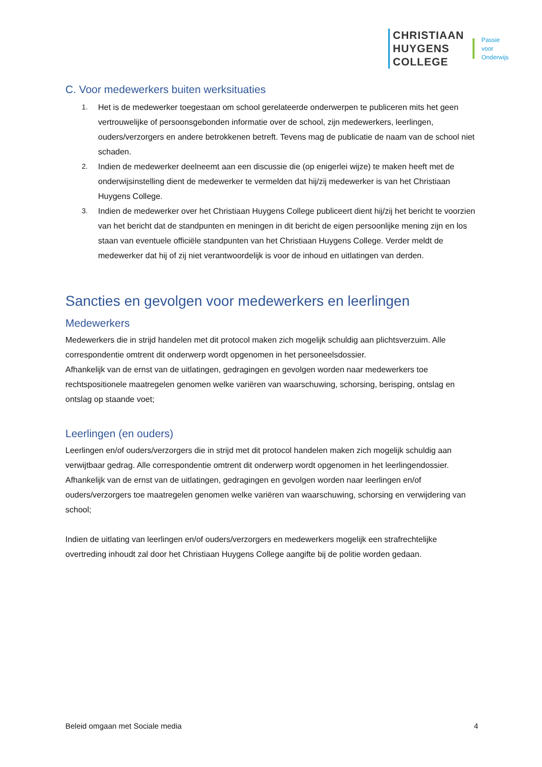CHRISTIAAN
HUYGENS
COLLEGE
Passie
voor
Onderwijs
C. Voor medewerkers buiten werksituaties
1. Het is de medewerker toegestaan om school gerelateerde onderwerpen te publiceren mits het geen vertrouwelijke of persoonsgebonden informatie over de school, zijn medewerkers, leerlingen, ouders/verzorgers en andere betrokkenen betreft. Tevens mag de publicatie de naam van de school niet schaden.
2. Indien de medewerker deelneemt aan een discussie die (op enigerlei wijze) te maken heeft met de onderwijsinstelling dient de medewerker te vermelden dat hij/zij medewerker is van het Christiaan Huygens College.
3. Indien de medewerker over het Christiaan Huygens College publiceert dient hij/zij het bericht te voorzien van het bericht dat de standpunten en meningen in dit bericht de eigen persoonlijke mening zijn en los staan van eventuele officiële standpunten van het Christiaan Huygens College. Verder meldt de medewerker dat hij of zij niet verantwoordelijk is voor de inhoud en uitlatingen van derden.
Sancties en gevolgen voor medewerkers en leerlingen
Medewerkers
Medewerkers die in strijd handelen met dit protocol maken zich mogelijk schuldig aan plichtsverzuim. Alle correspondentie omtrent dit onderwerp wordt opgenomen in het personeelsdossier.
Afhankelijk van de ernst van de uitlatingen, gedragingen en gevolgen worden naar medewerkers toe rechtspositionele maatregelen genomen welke variëren van waarschuwing, schorsing, berisping, ontslag en ontslag op staande voet;
Leerlingen (en ouders)
Leerlingen en/of ouders/verzorgers die in strijd met dit protocol handelen maken zich mogelijk schuldig aan verwijtbaar gedrag. Alle correspondentie omtrent dit onderwerp wordt opgenomen in het leerlingendossier.
Afhankelijk van de ernst van de uitlatingen, gedragingen en gevolgen worden naar leerlingen en/of ouders/verzorgers toe maatregelen genomen welke variëren van waarschuwing, schorsing en verwijdering van school;
Indien de uitlating van leerlingen en/of ouders/verzorgers en medewerkers mogelijk een strafrechtelijke overtreding inhoudt zal door het Christiaan Huygens College aangifte bij de politie worden gedaan.
Beleid omgaan met Sociale media 4